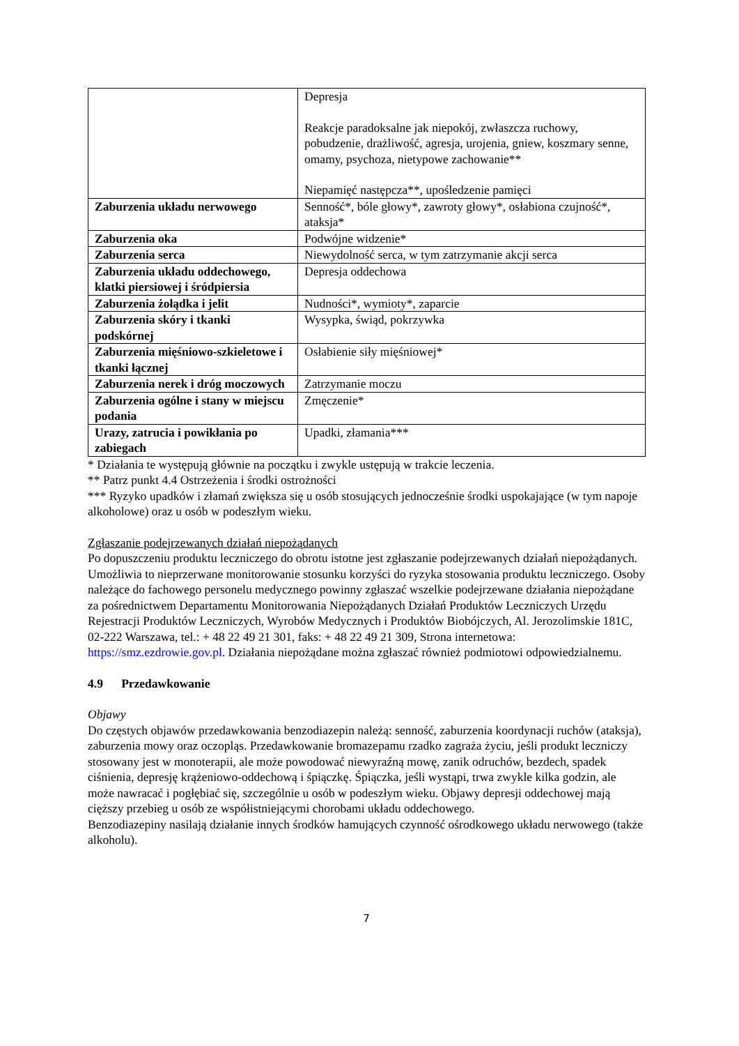| | Depresja Reakcje paradoksalne jak niepokój, zwłaszcza ruchowy, pobudzenie, drażliwość, agresja, urojenia, gniew, koszmary senne, omamy, psychoza, nietypowe zachowanie** Niepamięć następcza**, upośledzenie pamięci |
| Zaburzenia układu nerwowego | Senność*, bóle głowy*, zawroty głowy*, osłabiona czujność*, ataksja* |
| Zaburzenia oka | Podwójne widzenie* |
| Zaburzenia serca | Niewydolność serca, w tym zatrzymanie akcji serca |
| Zaburzenia układu oddechowego, klatki piersiowej i śródpiersia | Depresja oddechowa |
| Zaburzenia żołądka i jelit | Nudności*, wymioty*, zaparcie |
| Zaburzenia skóry i tkanki podskórnej | Wysypka, świąd, pokrzywka |
| Zaburzenia mięśniowo-szkieletowe i tkanki łącznej | Osłabienie siły mięśniowej* |
| Zaburzenia nerek i dróg moczowych | Zatrzymanie moczu |
| Zaburzenia ogólne i stany w miejscu podania | Zmęczenie* |
| Urazy, zatrucia i powikłania po zabiegach | Upadki, złamania*** |
* Działania te występują głównie na początku i zwykle ustępują w trakcie leczenia.
** Patrz punkt 4.4 Ostrzeżenia i środki ostrożności
*** Ryzyko upadków i złamań zwiększa się u osób stosujących jednocześnie środki uspokajające (w tym napoje alkoholowe) oraz u osób w podeszłym wieku.
Zgłaszanie podejrzewanych działań niepożądanych
Po dopuszczeniu produktu leczniczego do obrotu istotne jest zgłaszanie podejrzewanych działań niepożądanych. Umożliwia to nieprzerwane monitorowanie stosunku korzyści do ryzyka stosowania produktu leczniczego. Osoby należące do fachowego personelu medycznego powinny zgłaszać wszelkie podejrzewane działania niepożądane za pośrednictwem Departamentu Monitorowania Niepożądanych Działań Produktów Leczniczych Urzędu Rejestracji Produktów Leczniczych, Wyrobów Medycznych i Produktów Biobójczych, Al. Jerozolimskie 181C, 02-222 Warszawa, tel.: + 48 22 49 21 301, faks: + 48 22 49 21 309, Strona internetowa: https://smz.ezdrowie.gov.pl. Działania niepożądane można zgłaszać również podmiotowi odpowiedzialnemu.
4.9 Przedawkowanie
Objawy
Do częstych objawów przedawkowania benzodiazepin należą: senność, zaburzenia koordynacji ruchów (ataksja), zaburzenia mowy oraz oczopląs. Przedawkowanie bromazepamu rzadko zagraża życiu, jeśli produkt leczniczy stosowany jest w monoterapii, ale może powodować niewyraźną mowę, zanik odruchów, bezdech, spadek ciśnienia, depresję krążeniowo-oddechową i śpiączkę. Śpiączka, jeśli wystąpi, trwa zwykle kilka godzin, ale może nawracać i pogłębiać się, szczególnie u osób w podeszłym wieku. Objawy depresji oddechowej mają cięższy przebieg u osób ze współistniejącymi chorobami układu oddechowego.
Benzodiazepiny nasilają działanie innych środków hamujących czynność ośrodkowego układu nerwowego (także alkoholu).
7